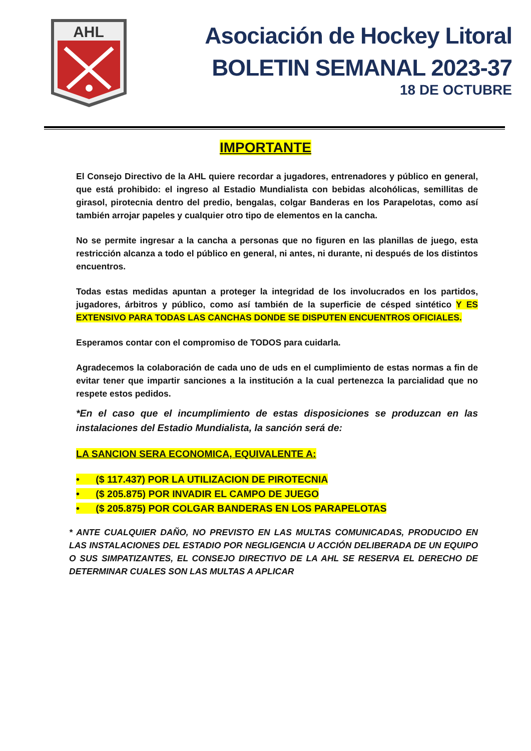AHL
Asociación de Hockey Litoral
BOLETIN SEMANAL 2023-37
18 DE OCTUBRE
IMPORTANTE
El Consejo Directivo de la AHL quiere recordar a jugadores, entrenadores y público en general, que está prohibido: el ingreso al Estadio Mundialista con bebidas alcohólicas, semillitas de girasol, pirotecnia dentro del predio, bengalas, colgar Banderas en los Parapelotas, como así también arrojar papeles y cualquier otro tipo de elementos en la cancha.
No se permite ingresar a la cancha a personas que no figuren en las planillas de juego, esta restricción alcanza a todo el público en general, ni antes, ni durante, ni después de los distintos encuentros.
Todas estas medidas apuntan a proteger la integridad de los involucrados en los partidos, jugadores, árbitros y público, como así también de la superficie de césped sintético Y ES EXTENSIVO PARA TODAS LAS CANCHAS DONDE SE DISPUTEN ENCUENTROS OFICIALES.
Esperamos contar con el compromiso de TODOS para cuidarla.
Agradecemos la colaboración de cada uno de uds en el cumplimiento de estas normas a fin de evitar tener que impartir sanciones a la institución a la cual pertenezca la parcialidad que no respete estos pedidos.
*En el caso que el incumplimiento de estas disposiciones se produzcan en las instalaciones del Estadio Mundialista, la sanción será de:
LA SANCION SERA ECONOMICA, EQUIVALENTE A:
• ($ 117.437) POR LA UTILIZACION DE PIROTECNIA
• ($ 205.875) POR INVADIR EL CAMPO DE JUEGO
• ($ 205.875) POR COLGAR BANDERAS EN LOS PARAPELOTAS
* ANTE CUALQUIER DAÑO, NO PREVISTO EN LAS MULTAS COMUNICADAS, PRODUCIDO EN LAS INSTALACIONES DEL ESTADIO POR NEGLIGENCIA U ACCIÓN DELIBERADA DE UN EQUIPO O SUS SIMPATIZANTES, EL CONSEJO DIRECTIVO DE LA AHL SE RESERVA EL DERECHO DE DETERMINAR CUALES SON LAS MULTAS A APLICAR